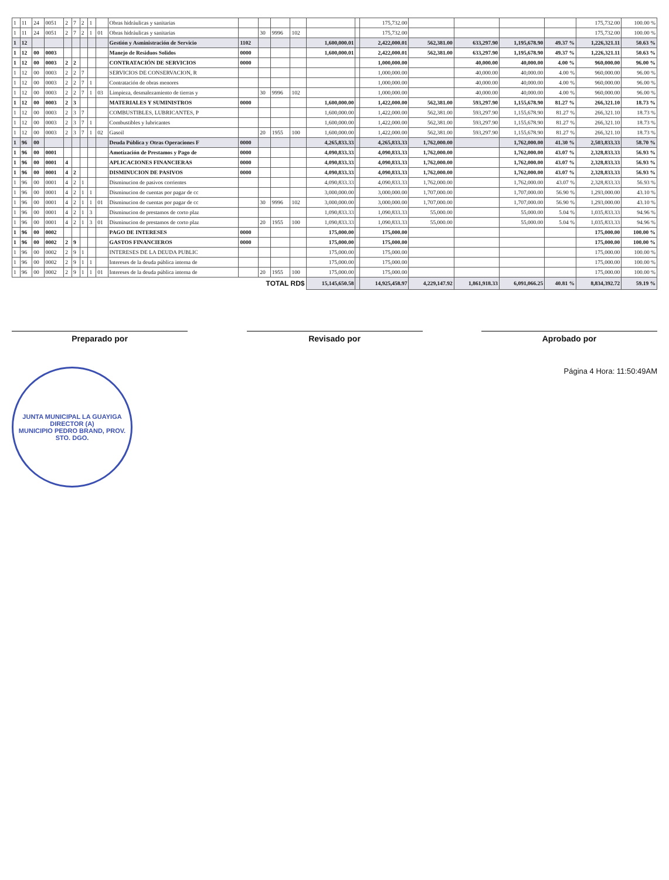| 1 | 11 | 24 | 0051 | 2 | 7 | 2 | 1 | | Obras hidráulicas y sanitarias | | | | | | | 175,732.00 | | | | | 175,732.00 | 100.00 % |
| 1 | 11 | 24 | 0051 | 2 | 7 | 2 | 1 | 01 | Obras hidráulicas y sanitarias | | 30 | 9996 | 102 | | | 175,732.00 | | | | | 175,732.00 | 100.00 % |
| 1 | 12 | | | | | | | | Gestión y Asministración de Servicio | 1102 | | | | 1,600,000.01 | | 2,422,000.01 | 562,381.00 | 633,297.90 | 1,195,678.90 | 49.37 % | 1,226,321.11 | 50.63 % |
| 1 | 12 | 00 | 0003 | | | | | | Manejo de Residuos Solidos | 0000 | | | | 1,600,000.01 | | 2,422,000.01 | 562,381.00 | 633,297.90 | 1,195,678.90 | 49.37 % | 1,226,321.11 | 50.63 % |
| 1 | 12 | 00 | 0003 | 2 | 2 | | | | CONTRATACIÓN DE SERVICIOS | 0000 | | | | | | 1,000,000.00 | | 40,000.00 | 40,000.00 | 4.00 % | 960,000.00 | 96.00 % |
| 1 | 12 | 00 | 0003 | 2 | 2 | 7 | | | SERVICIOS DE CONSERVACION, R | | | | | | | 1,000,000.00 | | 40,000.00 | 40,000.00 | 4.00 % | 960,000.00 | 96.00 % |
| 1 | 12 | 00 | 0003 | 2 | 2 | 7 | 1 | | Contratación de obras menores | | | | | | | 1,000,000.00 | | 40,000.00 | 40,000.00 | 4.00 % | 960,000.00 | 96.00 % |
| 1 | 12 | 00 | 0003 | 2 | 2 | 7 | 1 | 03 | Limpieza, desmalezamiento de tierras y | | 30 | 9996 | 102 | | | 1,000,000.00 | | 40,000.00 | 40,000.00 | 4.00 % | 960,000.00 | 96.00 % |
| 1 | 12 | 00 | 0003 | 2 | 3 | | | | MATERIALES Y SUMINISTROS | 0000 | | | | 1,600,000.00 | | 1,422,000.00 | 562,381.00 | 593,297.90 | 1,155,678.90 | 81.27 % | 266,321.10 | 18.73 % |
| 1 | 12 | 00 | 0003 | 2 | 3 | 7 | | | COMBUSTIBLES, LUBRICANTES, P | | | | | 1,600,000.00 | | 1,422,000.00 | 562,381.00 | 593,297.90 | 1,155,678.90 | 81.27 % | 266,321.10 | 18.73 % |
| 1 | 12 | 00 | 0003 | 2 | 3 | 7 | 1 | | Combustibles y lubricantes | | | | | 1,600,000.00 | | 1,422,000.00 | 562,381.00 | 593,297.90 | 1,155,678.90 | 81.27 % | 266,321.10 | 18.73 % |
| 1 | 12 | 00 | 0003 | 2 | 3 | 7 | 1 | 02 | Gasoil | | 20 | 1955 | 100 | 1,600,000.00 | | 1,422,000.00 | 562,381.00 | 593,297.90 | 1,155,678.90 | 81.27 % | 266,321.10 | 18.73 % |
| 1 | 96 | 00 | | | | | | | Deuda Pública y Otras Operaciones F | 0000 | | | | 4,265,833.33 | | 4,265,833.33 | 1,762,000.00 | | 1,762,000.00 | 41.30 % | 2,503,833.33 | 58.70 % |
| 1 | 96 | 00 | 0001 | | | | | | Amotización de Prestamos y Pago de | 0000 | | | | 4,090,833.33 | | 4,090,833.33 | 1,762,000.00 | | 1,762,000.00 | 43.07 % | 2,328,833.33 | 56.93 % |
| 1 | 96 | 00 | 0001 | 4 | | | | | APLICACIONES FINANCIERAS | 0000 | | | | 4,090,833.33 | | 4,090,833.33 | 1,762,000.00 | | 1,762,000.00 | 43.07 % | 2,328,833.33 | 56.93 % |
| 1 | 96 | 00 | 0001 | 4 | 2 | | | | DISMINUCION DE PASIVOS | 0000 | | | | 4,090,833.33 | | 4,090,833.33 | 1,762,000.00 | | 1,762,000.00 | 43.07 % | 2,328,833.33 | 56.93 % |
| 1 | 96 | 00 | 0001 | 4 | 2 | 1 | | | Disminucion de pasivos corrientes | | | | | 4,090,833.33 | | 4,090,833.33 | 1,762,000.00 | | 1,762,000.00 | 43.07 % | 2,328,833.33 | 56.93 % |
| 1 | 96 | 00 | 0001 | 4 | 2 | 1 | 1 | | Disminucion de cuentas por pagar de cc | | | | | 3,000,000.00 | | 3,000,000.00 | 1,707,000.00 | | 1,707,000.00 | 56.90 % | 1,293,000.00 | 43.10 % |
| 1 | 96 | 00 | 0001 | 4 | 2 | 1 | 1 | 01 | Disminucion de cuentas por pagar de cc | | 30 | 9996 | 102 | 3,000,000.00 | | 3,000,000.00 | 1,707,000.00 | | 1,707,000.00 | 56.90 % | 1,293,000.00 | 43.10 % |
| 1 | 96 | 00 | 0001 | 4 | 2 | 1 | 3 | | Disminucion de prestamos de corto plaz | | | | | 1,090,833.33 | | 1,090,833.33 | 55,000.00 | | 55,000.00 | 5.04 % | 1,035,833.33 | 94.96 % |
| 1 | 96 | 00 | 0001 | 4 | 2 | 1 | 3 | 01 | Disminucion de prestamos de corto plaz | | 20 | 1955 | 100 | 1,090,833.33 | | 1,090,833.33 | 55,000.00 | | 55,000.00 | 5.04 % | 1,035,833.33 | 94.96 % |
| 1 | 96 | 00 | 0002 | | | | | | PAGO DE INTERESES | 0000 | | | | 175,000.00 | | 175,000.00 | | | | | 175,000.00 | 100.00 % |
| 1 | 96 | 00 | 0002 | 2 | 9 | | | | GASTOS FINANCIEROS | 0000 | | | | 175,000.00 | | 175,000.00 | | | | | 175,000.00 | 100.00 % |
| 1 | 96 | 00 | 0002 | 2 | 9 | 1 | | | INTERESES DE LA DEUDA PUBLIC | | | | | 175,000.00 | | 175,000.00 | | | | | 175,000.00 | 100.00 % |
| 1 | 96 | 00 | 0002 | 2 | 9 | 1 | 1 | | Intereses de la deuda pública interna de | | | | | 175,000.00 | | 175,000.00 | | | | | 175,000.00 | 100.00 % |
| 1 | 96 | 00 | 0002 | 2 | 9 | 1 | 1 | 01 | Intereses de la deuda pública interna de | | 20 | 1955 | 100 | 175,000.00 | | 175,000.00 | | | | | 175,000.00 | 100.00 % |
| TOTAL RD$ | | | | | | | | | | | | | | 15,145,650.58 | | 14,925,458.97 | 4,229,147.92 | 1,861,918.33 | 6,091,066.25 | 40.81 % | 8,834,392.72 | 59.19 % |
Preparado por Revisado por Aprobado por
JUNTA MUNICIPAL LA GUAYIGA
DIRECTOR (A)
MUNICIPIO PEDRO BRAND, PROV. STO. DGO.
Página 4 Hora: 11:50:49AM